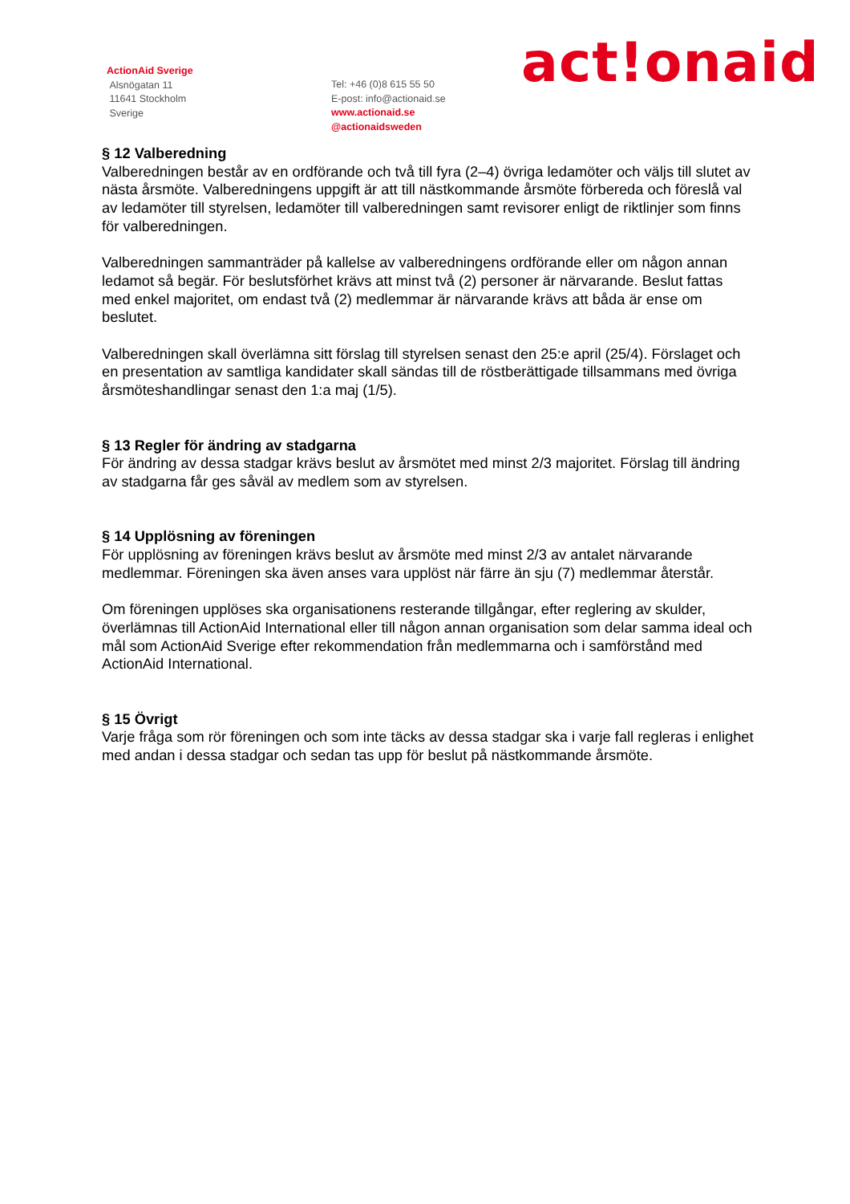act!onaid
ActionAid Sverige
Alsnögatan 11
11641 Stockholm
Sverige
Tel: +46 (0)8 615 55 50
E-post: info@actionaid.se
www.actionaid.se
@actionaidsweden
§ 12 Valberedning
Valberedningen består av en ordförande och två till fyra (2–4) övriga ledamöter och väljs till slutet av nästa årsmöte. Valberedningens uppgift är att till nästkommande årsmöte förbereda och föreslå val av ledamöter till styrelsen, ledamöter till valberedningen samt revisorer enligt de riktlinjer som finns för valberedningen.
Valberedningen sammanträder på kallelse av valberedningens ordförande eller om någon annan ledamot så begär. För beslutsförhet krävs att minst två (2) personer är närvarande. Beslut fattas med enkel majoritet, om endast två (2) medlemmar är närvarande krävs att båda är ense om beslutet.
Valberedningen skall överlämna sitt förslag till styrelsen senast den 25:e april (25/4). Förslaget och en presentation av samtliga kandidater skall sändas till de röstberättigade tillsammans med övriga årsmöteshandlingar senast den 1:a maj (1/5).
§ 13 Regler för ändring av stadgarna
För ändring av dessa stadgar krävs beslut av årsmötet med minst 2/3 majoritet. Förslag till ändring av stadgarna får ges såväl av medlem som av styrelsen.
§ 14 Upplösning av föreningen
För upplösning av föreningen krävs beslut av årsmöte med minst 2/3 av antalet närvarande medlemmar. Föreningen ska även anses vara upplöst när färre än sju (7) medlemmar återstår.
Om föreningen upplöses ska organisationens resterande tillgångar, efter reglering av skulder, överlämnas till ActionAid International eller till någon annan organisation som delar samma ideal och mål som ActionAid Sverige efter rekommendation från medlemmarna och i samförstånd med ActionAid International.
§ 15 Övrigt
Varje fråga som rör föreningen och som inte täcks av dessa stadgar ska i varje fall regleras i enlighet med andan i dessa stadgar och sedan tas upp för beslut på nästkommande årsmöte.